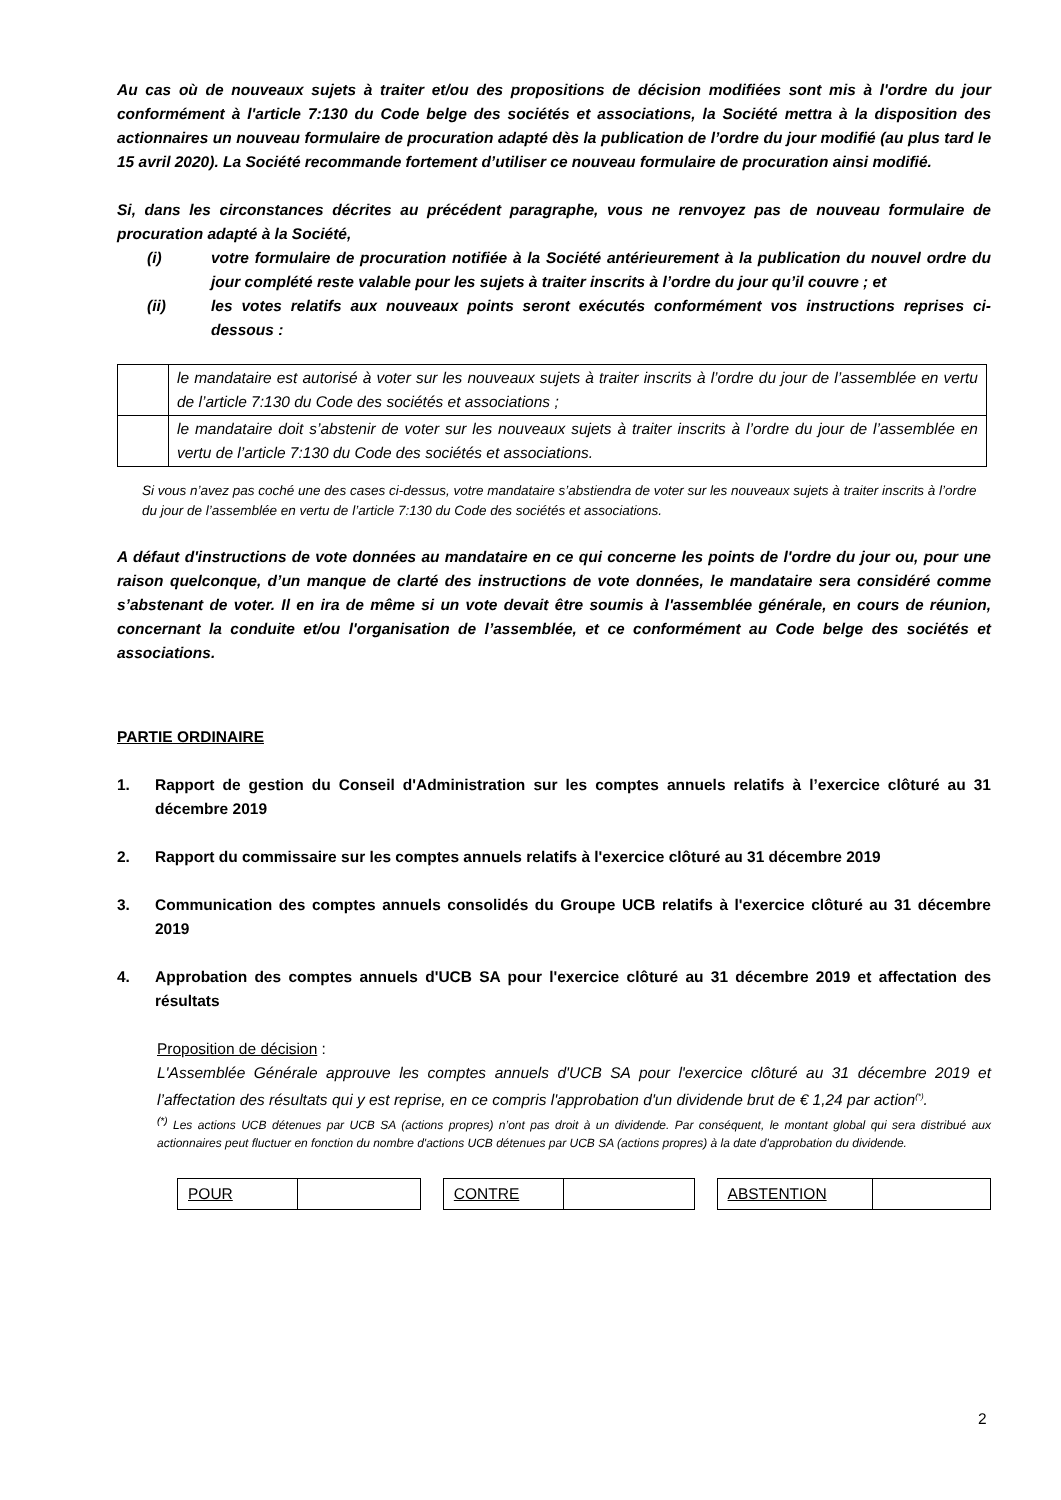Au cas où de nouveaux sujets à traiter et/ou des propositions de décision modifiées sont mis à l'ordre du jour conformément à l'article 7:130 du Code belge des sociétés et associations, la Société mettra à la disposition des actionnaires un nouveau formulaire de procuration adapté dès la publication de l’ordre du jour modifié (au plus tard le 15 avril 2020). La Société recommande fortement d’utiliser ce nouveau formulaire de procuration ainsi modifié.
Si, dans les circonstances décrites au précédent paragraphe, vous ne renvoyez pas de nouveau formulaire de procuration adapté à la Société,
(i) votre formulaire de procuration notifiée à la Société antérieurement à la publication du nouvel ordre du jour complété reste valable pour les sujets à traiter inscrits à l’ordre du jour qu’il couvre ; et
(ii) les votes relatifs aux nouveaux points seront exécutés conformément vos instructions reprises ci-dessous :
| | le mandataire est autorisé à voter sur les nouveaux sujets à traiter inscrits à l’ordre du jour de l’assemblée en vertu de l’article 7:130 du Code des sociétés et associations ; |
| | le mandataire doit s’abstenir de voter sur les nouveaux sujets à traiter inscrits à l’ordre du jour de l’assemblée en vertu de l’article 7:130 du Code des sociétés et associations. |
Si vous n’avez pas coché une des cases ci-dessus, votre mandataire s’abstiendra de voter sur les nouveaux sujets à traiter inscrits à l’ordre du jour de l’assemblée en vertu de l’article 7:130 du Code des sociétés et associations.
A défaut d'instructions de vote données au mandataire en ce qui concerne les points de l'ordre du jour ou, pour une raison quelconque, d’un manque de clarté des instructions de vote données, le mandataire sera considéré comme s’abstenant de voter. Il en ira de même si un vote devait être soumis à l'assemblée générale, en cours de réunion, concernant la conduite et/ou l'organisation de l’assemblée, et ce conformément au Code belge des sociétés et associations.
PARTIE ORDINAIRE
1. Rapport de gestion du Conseil d'Administration sur les comptes annuels relatifs à l’exercice clôturé au 31 décembre 2019
2. Rapport du commissaire sur les comptes annuels relatifs à l'exercice clôturé au 31 décembre 2019
3. Communication des comptes annuels consolidés du Groupe UCB relatifs à l'exercice clôturé au 31 décembre 2019
4. Approbation des comptes annuels d'UCB SA pour l'exercice clôturé au 31 décembre 2019 et affectation des résultats
Proposition de décision :
L'Assemblée Générale approuve les comptes annuels d'UCB SA pour l'exercice clôturé au 31 décembre 2019 et l’affectation des résultats qui y est reprise, en ce compris l'approbation d'un dividende brut de € 1,24 par action<sup>(*)</sup>.
<sup>(*)</sup> Les actions UCB détenues par UCB SA (actions propres) n’ont pas droit à un dividende. Par conséquent, le montant global qui sera distribué aux actionnaires peut fluctuer en fonction du nombre d'actions UCB détenues par UCB SA (actions propres) à la date d'approbation du dividende.
| POUR | |
| CONTRE | |
| ABSTENTION | |
2